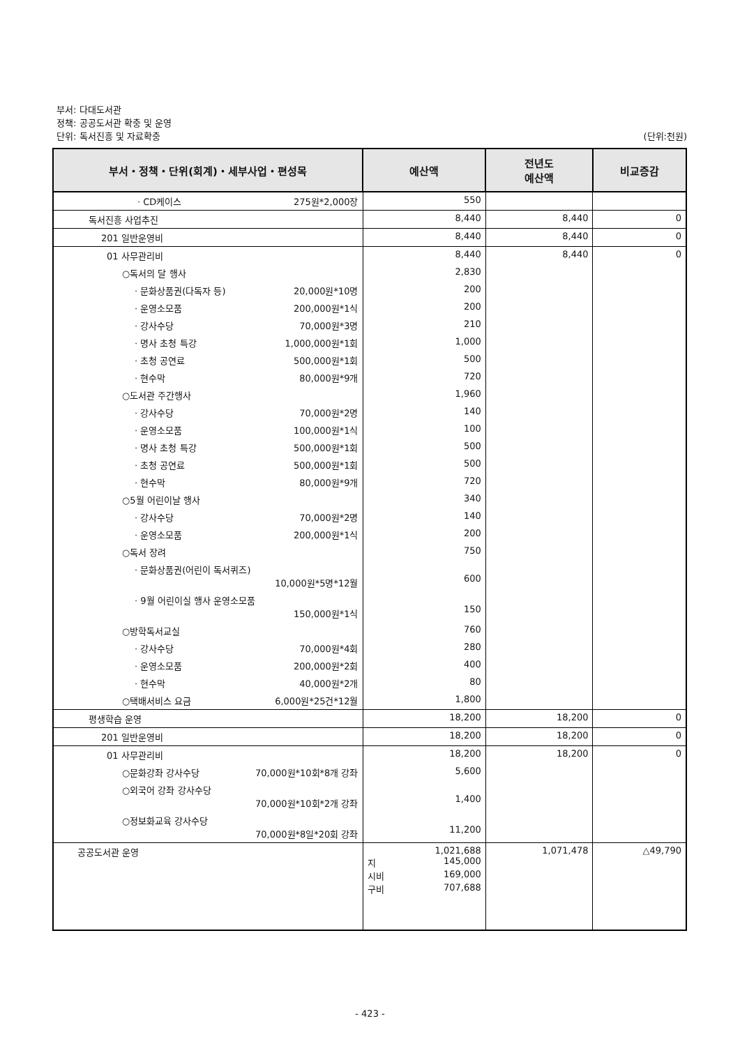부서: 다대도서관
정책: 공공도서관 확충 및 운영
단위: 독서진흥 및 자료확충 (단위:천원)
| 부서・정책・단위(회계)・세부사업・편성목 | 예산액 | 전년도 예산액 | 비교증감 |
| --- | --- | --- | --- |
| · CD케이스 275원*2,000장 | 550 | | |
| 독서진흥 사업추진 | 8,440 | 8,440 | 0 |
| 201 일반운영비 | 8,440 | 8,440 | 0 |
| 01 사무관리비 | 8,440 | 8,440 | 0 |
| ○독서의 달 행사 | 2,830 | | |
| · 문화상품권(다독자 등) 20,000원*10명 | 200 | | |
| · 운영소모품 200,000원*1식 | 200 | | |
| · 강사수당 70,000원*3명 | 210 | | |
| · 명사 초청 특강 1,000,000원*1회 | 1,000 | | |
| · 초청 공연료 500,000원*1회 | 500 | | |
| · 현수막 80,000원*9개 | 720 | | |
| ○도서관 주간행사 | 1,960 | | |
| · 강사수당 70,000원*2명 | 140 | | |
| · 운영소모품 100,000원*1식 | 100 | | |
| · 명사 초청 특강 500,000원*1회 | 500 | | |
| · 초청 공연료 500,000원*1회 | 500 | | |
| · 현수막 80,000원*9개 | 720 | | |
| ○5월 어린이날 행사 | 340 | | |
| · 강사수당 70,000원*2명 | 140 | | |
| · 운영소모품 200,000원*1식 | 200 | | |
| ○독서 장려 | 750 | | |
| · 문화상품권(어린이 독서퀴즈) 10,000원*5명*12월 | 600 | | |
| · 9월 어린이실 행사 운영소모품 150,000원*1식 | 150 | | |
| ○방학독서교실 | 760 | | |
| · 강사수당 70,000원*4회 | 280 | | |
| · 운영소모품 200,000원*2회 | 400 | | |
| · 현수막 40,000원*2개 | 80 | | |
| ○택배서비스 요금 6,000원*25건*12월 | 1,800 | | |
| 평생학습 운영 | 18,200 | 18,200 | 0 |
| 201 일반운영비 | 18,200 | 18,200 | 0 |
| 01 사무관리비 | 18,200 | 18,200 | 0 |
| ○문화강좌 강사수당 70,000원*10회*8개 강좌 | 5,600 | | |
| ○외국어 강좌 강사수당 70,000원*10회*2개 강좌 | 1,400 | | |
| ○정보화교육 강사수당 70,000원*8일*20회 강좌 | 11,200 | | |
| 공공도서관 운영 | 1,021,688 지 145,000 시비 169,000 구비 707,688 | 1,071,478 | △49,790 |
- 423 -